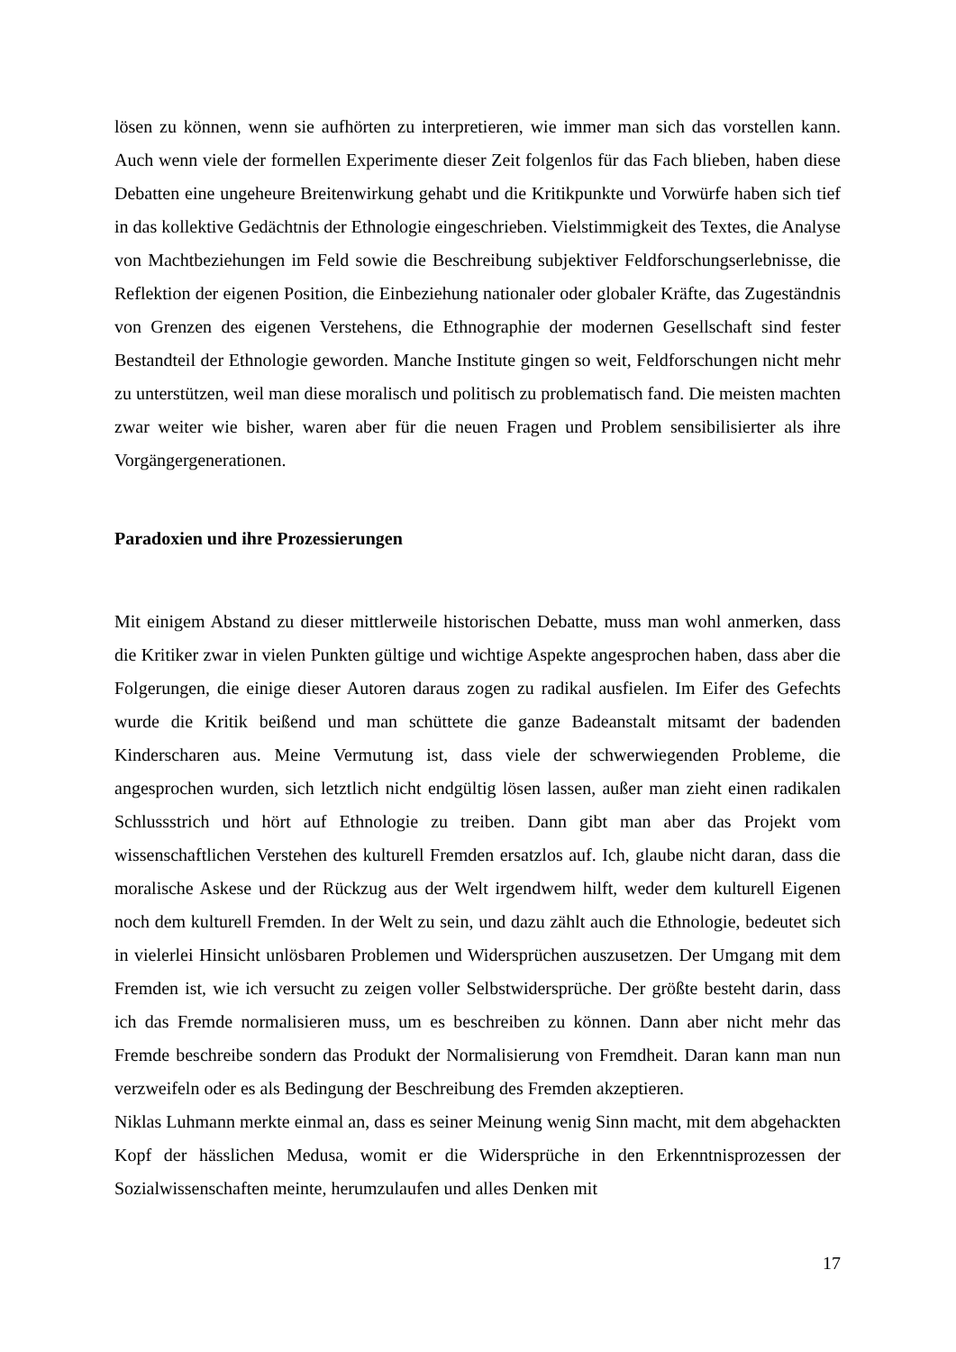lösen zu können, wenn sie aufhörten zu interpretieren, wie immer man sich das vorstellen kann. Auch wenn viele der formellen Experimente dieser Zeit folgenlos für das Fach blieben, haben diese Debatten eine ungeheure Breitenwirkung gehabt und die Kritikpunkte und Vorwürfe haben sich tief in das kollektive Gedächtnis der Ethnologie eingeschrieben. Vielstimmigkeit des Textes, die Analyse von Machtbeziehungen im Feld sowie die Beschreibung subjektiver Feldforschungserlebnisse, die Reflektion der eigenen Position, die Einbeziehung nationaler oder globaler Kräfte, das Zugeständnis von Grenzen des eigenen Verstehens, die Ethnographie der modernen Gesellschaft sind fester Bestandteil der Ethnologie geworden. Manche Institute gingen so weit, Feldforschungen nicht mehr zu unterstützen, weil man diese moralisch und politisch zu problematisch fand. Die meisten machten zwar weiter wie bisher, waren aber für die neuen Fragen und Problem sensibilisierter als ihre Vorgängergenerationen.
Paradoxien und ihre Prozessierungen
Mit einigem Abstand zu dieser mittlerweile historischen Debatte, muss man wohl anmerken, dass die Kritiker zwar in vielen Punkten gültige und wichtige Aspekte angesprochen haben, dass aber die Folgerungen, die einige dieser Autoren daraus zogen zu radikal ausfielen. Im Eifer des Gefechts wurde die Kritik beißend und man schüttete die ganze Badeanstalt mitsamt der badenden Kinderscharen aus. Meine Vermutung ist, dass viele der schwerwiegenden Probleme, die angesprochen wurden, sich letztlich nicht endgültig lösen lassen, außer man zieht einen radikalen Schlussstrich und hört auf Ethnologie zu treiben. Dann gibt man aber das Projekt vom wissenschaftlichen Verstehen des kulturell Fremden ersatzlos auf. Ich, glaube nicht daran, dass die moralische Askese und der Rückzug aus der Welt irgendwem hilft, weder dem kulturell Eigenen noch dem kulturell Fremden. In der Welt zu sein, und dazu zählt auch die Ethnologie, bedeutet sich in vielerlei Hinsicht unlösbaren Problemen und Widersprüchen auszusetzen. Der Umgang mit dem Fremden ist, wie ich versucht zu zeigen voller Selbstwidersprüche. Der größte besteht darin, dass ich das Fremde normalisieren muss, um es beschreiben zu können. Dann aber nicht mehr das Fremde beschreibe sondern das Produkt der Normalisierung von Fremdheit. Daran kann man nun verzweifeln oder es als Bedingung der Beschreibung des Fremden akzeptieren.
Niklas Luhmann merkte einmal an, dass es seiner Meinung wenig Sinn macht, mit dem abgehackten Kopf der hässlichen Medusa, womit er die Widersprüche in den Erkenntnisprozessen der Sozialwissenschaften meinte, herumzulaufen und alles Denken mit
17